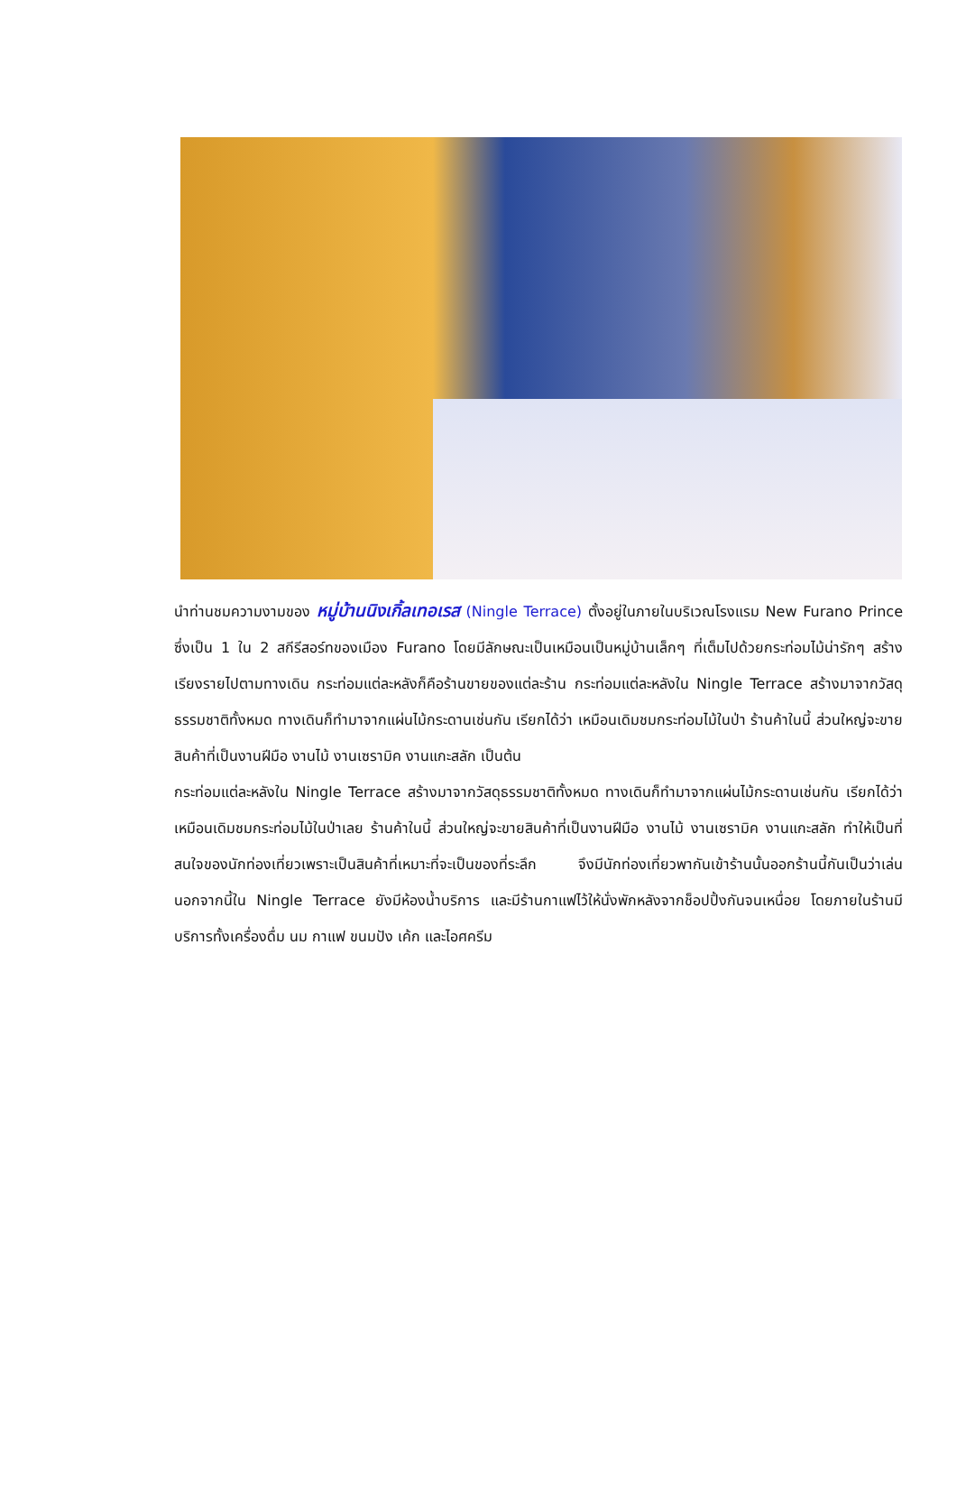นำท่านชมความงามของ หมู่บ้านนิงเกิ้ลเทอเรส (Ningle Terrace) ตั้งอยู่ในภายในบริเวณโรงแรม New Furano Prince ซึ่งเป็น 1 ใน 2 สกีรีสอร์ทของเมือง Furano โดยมีลักษณะเป็นเหมือนเป็นหมู่บ้านเล็กๆ ที่เต็มไปด้วยกระท่อมไม้น่ารักๆ สร้างเรียงรายไปตามทางเดิน กระท่อมแต่ละหลังก็คือร้านขายของแต่ละร้าน กระท่อมแต่ละหลังใน Ningle Terrace สร้างมาจากวัสดุธรรมชาติทั้งหมด ทางเดินก็ทำมาจากแผ่นไม้กระดานเช่นกัน เรียกได้ว่า เหมือนเดิมชมกระท่อมไม้ในป่า ร้านค้าในนี้ ส่วนใหญ่จะขายสินค้าที่เป็นงานฝีมือ งานไม้ งานเซรามิค งานแกะสลัก เป็นต้น
กระท่อมแต่ละหลังใน Ningle Terrace สร้างมาจากวัสดุธรรมชาติทั้งหมด ทางเดินก็ทำมาจากแผ่นไม้กระดานเช่นกัน เรียกได้ว่า เหมือนเดิมชมกระท่อมไม้ในป่าเลย ร้านค้าในนี้ ส่วนใหญ่จะขายสินค้าที่เป็นงานฝีมือ งานไม้ งานเซรามิค งานแกะสลัก ทำให้เป็นที่สนใจของนักท่องเที่ยวเพราะเป็นสินค้าที่เหมาะที่จะเป็นของที่ระลึก จึงมีนักท่องเที่ยวพากันเข้าร้านนั้นออกร้านนี้กันเป็นว่าเล่น นอกจากนี้ใน Ningle Terrace ยังมีห้องน้ำบริการ และมีร้านกาแฟไว้ให้นั่งพักหลังจากช็อปปิ้งกันจนเหนื่อย โดยภายในร้านมีบริการทั้งเครื่องดื่ม นม กาแฟ ขนมปัง เค้ก และไอศครีม